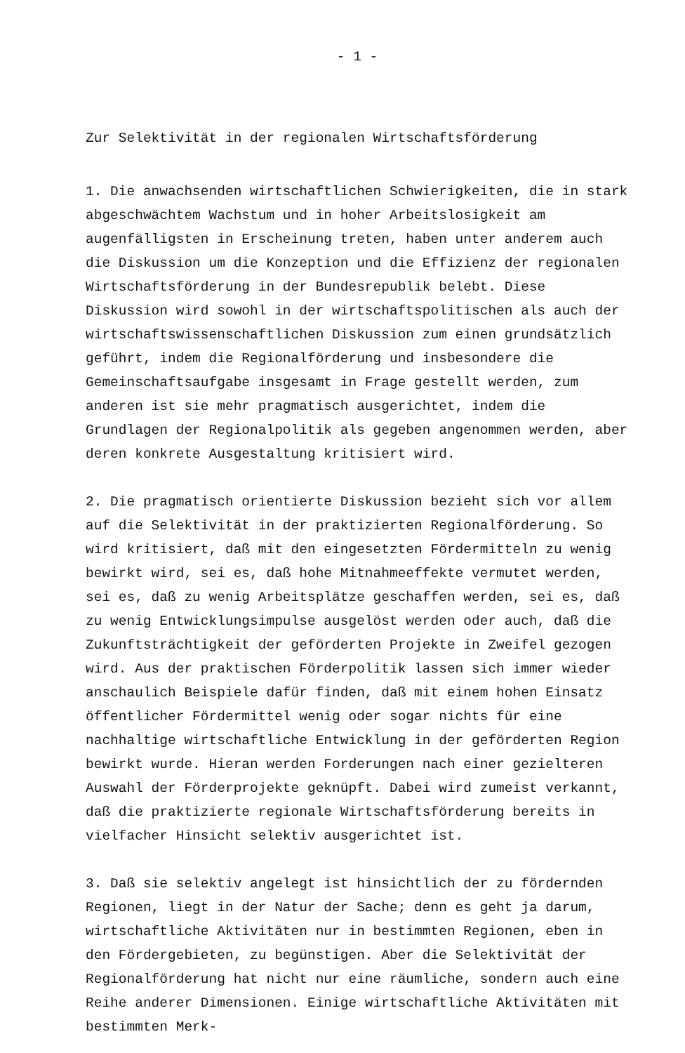- 1 -
Zur Selektivität in der regionalen Wirtschaftsförderung
1. Die anwachsenden wirtschaftlichen Schwierigkeiten, die in stark abgeschwächtem Wachstum und in hoher Arbeitslosigkeit am augenfälligsten in Erscheinung treten, haben unter anderem auch die Diskussion um die Konzeption und die Effizienz der regionalen Wirtschaftsförderung in der Bundesrepublik belebt. Diese Diskussion wird sowohl in der wirtschaftspolitischen als auch der wirtschaftswissenschaftlichen Diskussion zum einen grundsätzlich geführt, indem die Regionalförderung und insbesondere die Gemeinschaftsaufgabe insgesamt in Frage gestellt werden, zum anderen ist sie mehr pragmatisch ausgerichtet, indem die Grundlagen der Regionalpolitik als gegeben angenommen werden, aber deren konkrete Ausgestaltung kritisiert wird.
2. Die pragmatisch orientierte Diskussion bezieht sich vor allem auf die Selektivität in der praktizierten Regionalförderung. So wird kritisiert, daß mit den eingesetzten Fördermitteln zu wenig bewirkt wird, sei es, daß hohe Mitnahmeeffekte vermutet werden, sei es, daß zu wenig Arbeitsplätze geschaffen werden, sei es, daß zu wenig Entwicklungsimpulse ausgelöst werden oder auch, daß die Zukunftsträchtigkeit der geförderten Projekte in Zweifel gezogen wird. Aus der praktischen Förderpolitik lassen sich immer wieder anschaulich Beispiele dafür finden, daß mit einem hohen Einsatz öffentlicher Fördermittel wenig oder sogar nichts für eine nachhaltige wirtschaftliche Entwicklung in der geförderten Region bewirkt wurde. Hieran werden Forderungen nach einer gezielteren Auswahl der Förderprojekte geknüpft. Dabei wird zumeist verkannt, daß die praktizierte regionale Wirtschaftsförderung bereits in vielfacher Hinsicht selektiv ausgerichtet ist.
3. Daß sie selektiv angelegt ist hinsichtlich der zu fördernden Regionen, liegt in der Natur der Sache; denn es geht ja darum, wirtschaftliche Aktivitäten nur in bestimmten Regionen, eben in den Fördergebieten, zu begünstigen. Aber die Selektivität der Regionalförderung hat nicht nur eine räumliche, sondern auch eine Reihe anderer Dimensionen. Einige wirtschaftliche Aktivitäten mit bestimmten Merk-